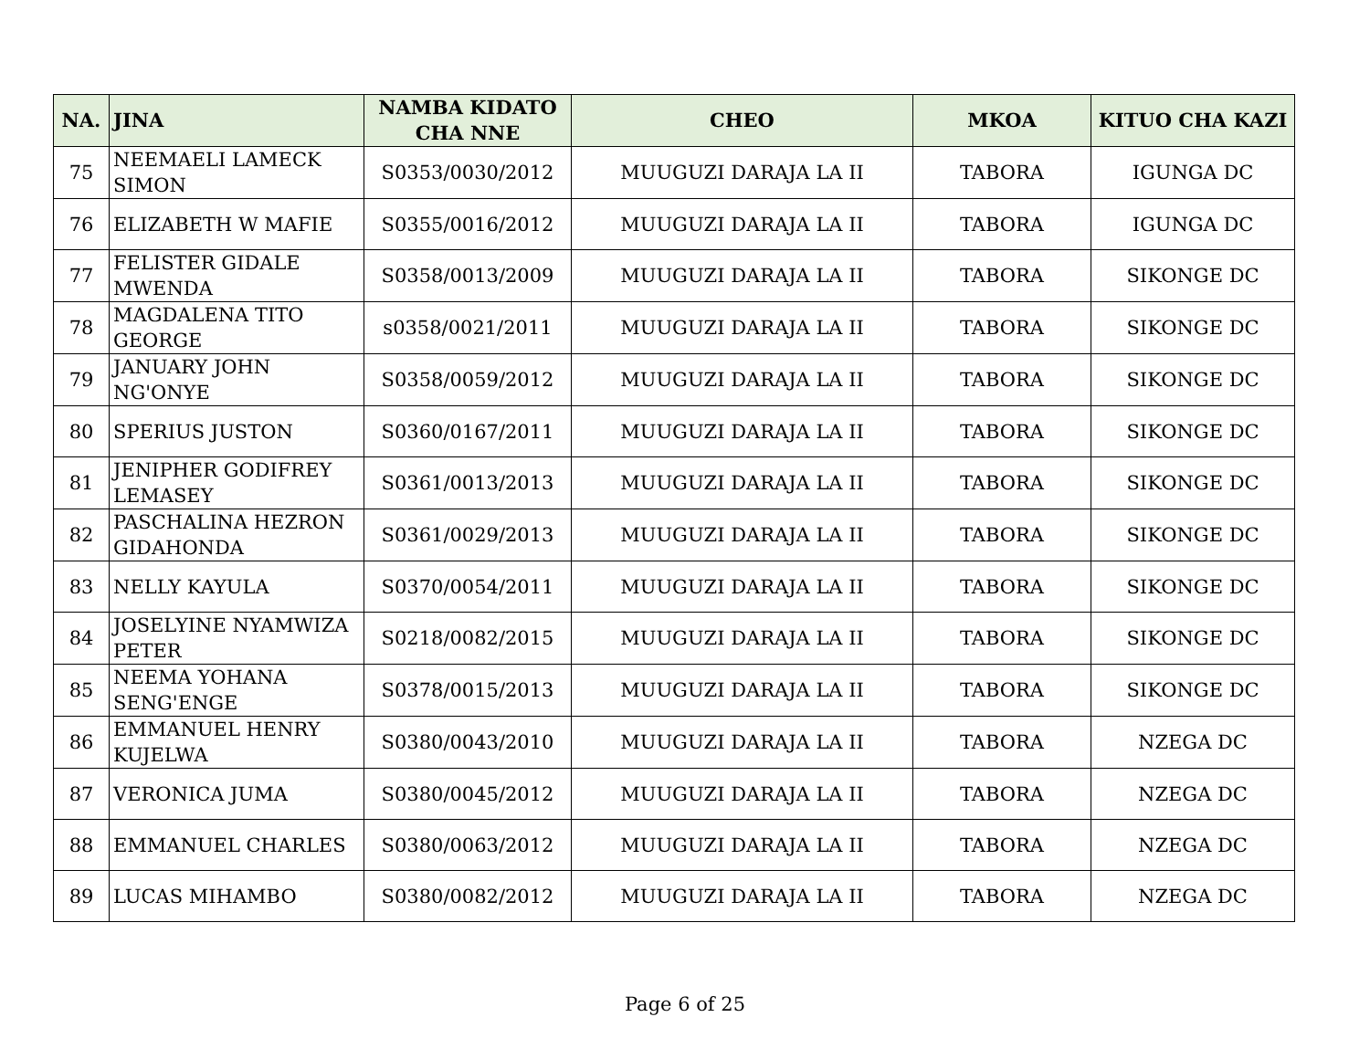| NA. | JINA | NAMBA KIDATO CHA NNE | CHEO | MKOA | KITUO CHA KAZI |
| --- | --- | --- | --- | --- | --- |
| 75 | NEEMAELI LAMECK SIMON | S0353/0030/2012 | MUUGUZI DARAJA LA II | TABORA | IGUNGA DC |
| 76 | ELIZABETH W MAFIE | S0355/0016/2012 | MUUGUZI DARAJA LA II | TABORA | IGUNGA DC |
| 77 | FELISTER GIDALE MWENDA | S0358/0013/2009 | MUUGUZI DARAJA LA II | TABORA | SIKONGE DC |
| 78 | MAGDALENA TITO GEORGE | s0358/0021/2011 | MUUGUZI DARAJA LA II | TABORA | SIKONGE DC |
| 79 | JANUARY JOHN NG'ONYE | S0358/0059/2012 | MUUGUZI DARAJA LA II | TABORA | SIKONGE DC |
| 80 | SPERIUS JUSTON | S0360/0167/2011 | MUUGUZI DARAJA LA II | TABORA | SIKONGE DC |
| 81 | JENIPHER GODIFREY LEMASEY | S0361/0013/2013 | MUUGUZI DARAJA LA II | TABORA | SIKONGE DC |
| 82 | PASCHALINA HEZRON GIDAHONDA | S0361/0029/2013 | MUUGUZI DARAJA LA II | TABORA | SIKONGE DC |
| 83 | NELLY KAYULA | S0370/0054/2011 | MUUGUZI DARAJA LA II | TABORA | SIKONGE DC |
| 84 | JOSELYINE NYAMWIZA PETER | S0218/0082/2015 | MUUGUZI DARAJA LA II | TABORA | SIKONGE DC |
| 85 | NEEMA YOHANA SENG'ENGE | S0378/0015/2013 | MUUGUZI DARAJA LA II | TABORA | SIKONGE DC |
| 86 | EMMANUEL HENRY KUJELWA | S0380/0043/2010 | MUUGUZI DARAJA LA II | TABORA | NZEGA DC |
| 87 | VERONICA JUMA | S0380/0045/2012 | MUUGUZI DARAJA LA II | TABORA | NZEGA DC |
| 88 | EMMANUEL CHARLES | S0380/0063/2012 | MUUGUZI DARAJA LA II | TABORA | NZEGA DC |
| 89 | LUCAS MIHAMBO | S0380/0082/2012 | MUUGUZI DARAJA LA II | TABORA | NZEGA DC |
Page 6 of 25